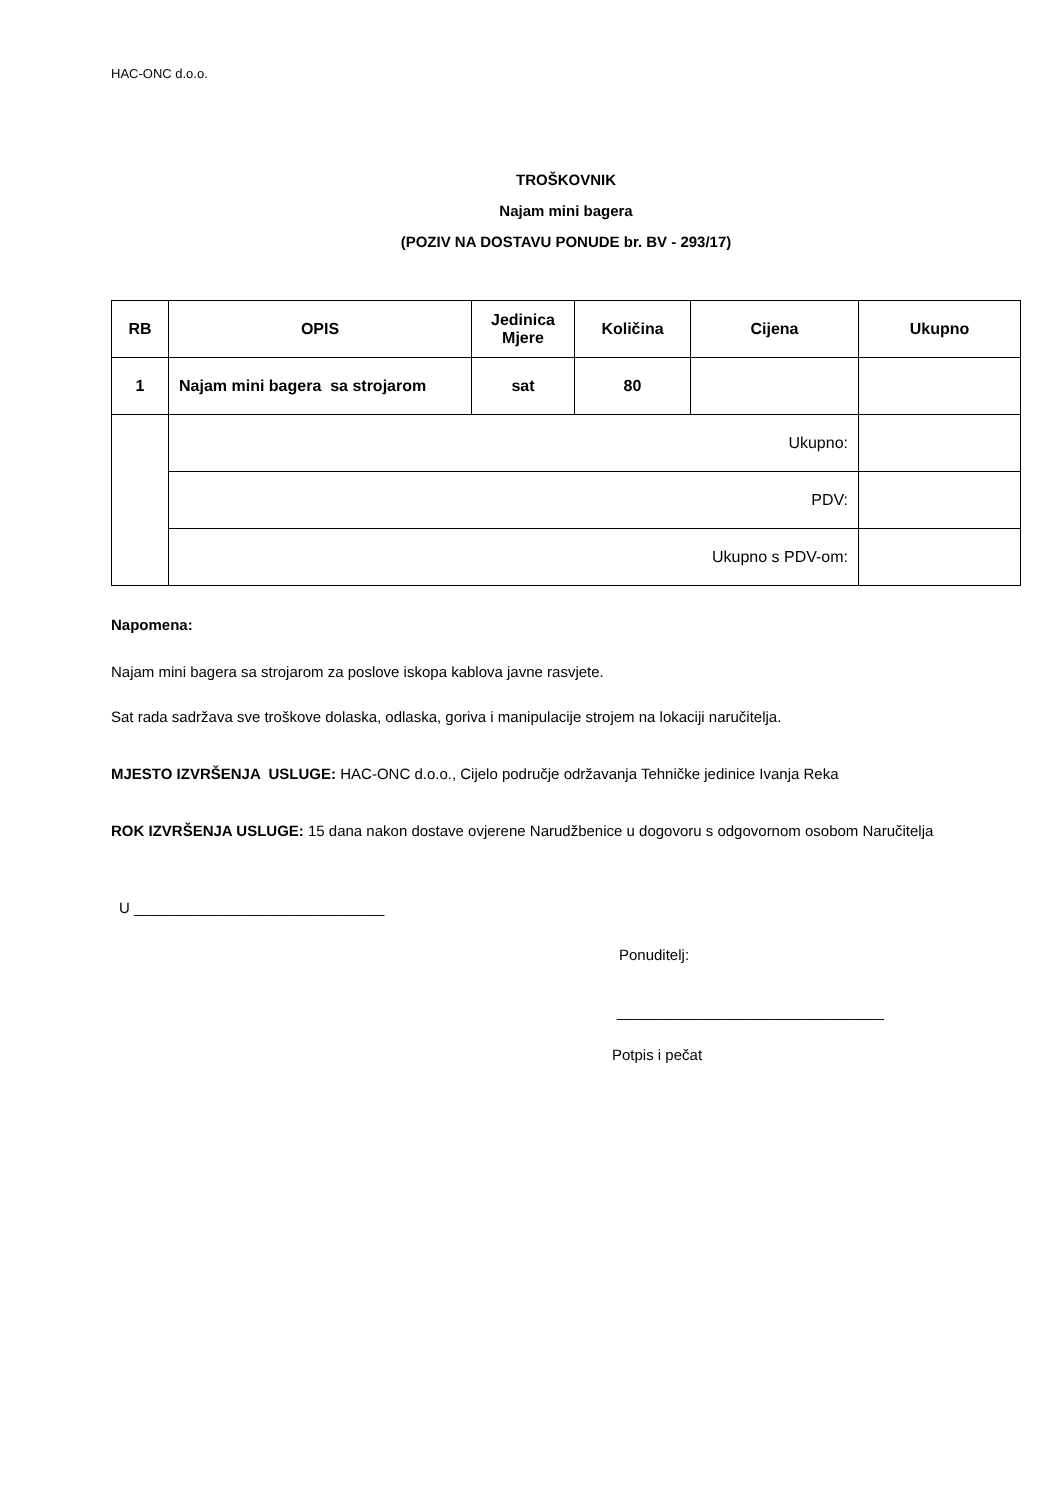HAC-ONC d.o.o.
TROŠKOVNIK
Najam mini bagera
(POZIV NA DOSTAVU PONUDE br. BV - 293/17)
| RB | OPIS | Jedinica Mjere | Količina | Cijena | Ukupno |
| --- | --- | --- | --- | --- | --- |
| 1 | Najam mini bagera sa strojarom | sat | 80 | | |
| | Ukupno: | | | | |
| | PDV: | | | | |
| | Ukupno s PDV-om: | | | | |
Napomena:
Najam mini bagera sa strojarom za poslove iskopa kablova javne rasvjete.
Sat rada sadržava sve troškove dolaska, odlaska, goriva i manipulacije strojem na lokaciji naručitelja.
MJESTO IZVRŠENJA USLUGE: HAC-ONC d.o.o., Cijelo područje održavanja Tehničke jedinice Ivanja Reka
ROK IZVRŠENJA USLUGE: 15 dana nakon dostave ovjerene Narudžbenice u dogovoru s odgovornom osobom Naručitelja
U ______________________________
Ponuditelj:
________________________________
Potpis i pečat